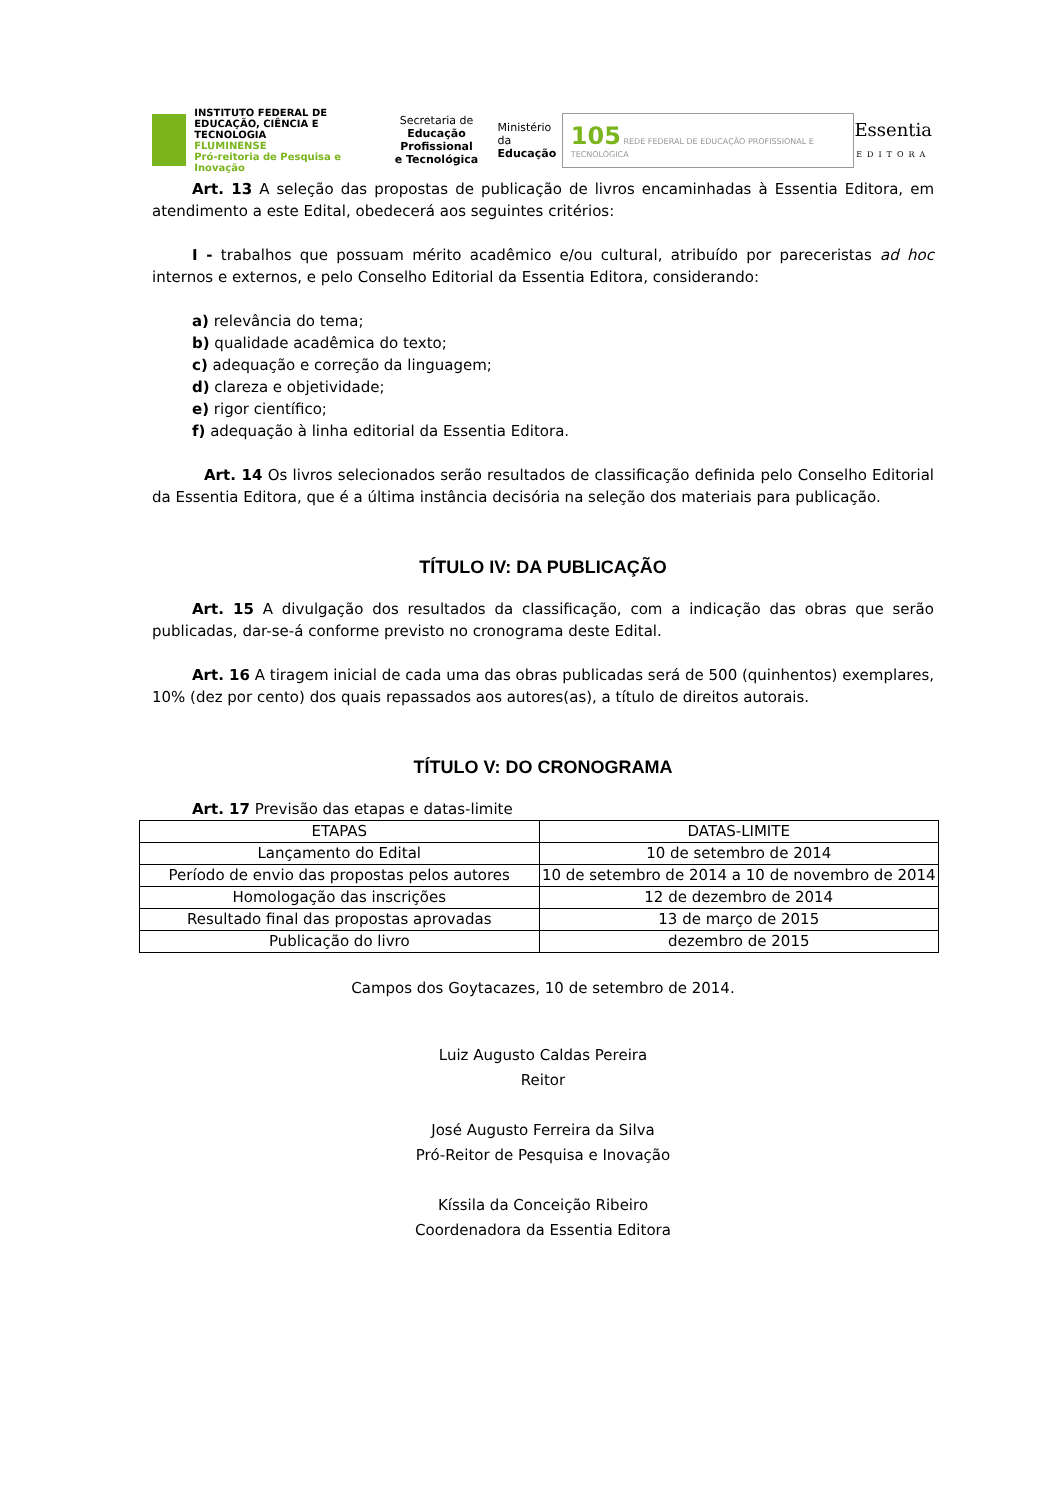INSTITUTO FEDERAL DE
EDUCAÇÃO, CIÊNCIA E TECNOLOGIA
FLUMINENSE
Pró-reitoria de Pesquisa e Inovação
Secretaria de
Educação Profissional
e Tecnológica
Ministério da
Educação
105 REDE FEDERAL DE EDUCAÇÃO PROFISSIONAL E TECNOLÓGICA
Essentia
EDITORA
Art. 13 A seleção das propostas de publicação de livros encaminhadas à Essentia Editora, em atendimento a este Edital, obedecerá aos seguintes critérios:
I - trabalhos que possuam mérito acadêmico e/ou cultural, atribuído por pareceristas ad hoc internos e externos, e pelo Conselho Editorial da Essentia Editora, considerando:
a) relevância do tema;
b) qualidade acadêmica do texto;
c) adequação e correção da linguagem;
d) clareza e objetividade;
e) rigor científico;
f) adequação à linha editorial da Essentia Editora.
Art. 14 Os livros selecionados serão resultados de classificação definida pelo Conselho Editorial da Essentia Editora, que é a última instância decisória na seleção dos materiais para publicação.
TÍTULO IV: DA PUBLICAÇÃO
Art. 15 A divulgação dos resultados da classificação, com a indicação das obras que serão publicadas, dar-se-á conforme previsto no cronograma deste Edital.
Art. 16 A tiragem inicial de cada uma das obras publicadas será de 500 (quinhentos) exemplares, 10% (dez por cento) dos quais repassados aos autores(as), a título de direitos autorais.
TÍTULO V: DO CRONOGRAMA
Art. 17 Previsão das etapas e datas-limite
| ETAPAS | DATAS-LIMITE |
| --- | --- |
| Lançamento do Edital | 10 de setembro de 2014 |
| Período de envio das propostas pelos autores | 10 de setembro de 2014 a 10 de novembro de 2014 |
| Homologação das inscrições | 12 de dezembro de 2014 |
| Resultado final das propostas aprovadas | 13 de março de 2015 |
| Publicação do livro | dezembro de 2015 |
Campos dos Goytacazes, 10 de setembro de 2014.
Luiz Augusto Caldas Pereira
Reitor
José Augusto Ferreira da Silva
Pró-Reitor de Pesquisa e Inovação
Kíssila da Conceição Ribeiro
Coordenadora da Essentia Editora